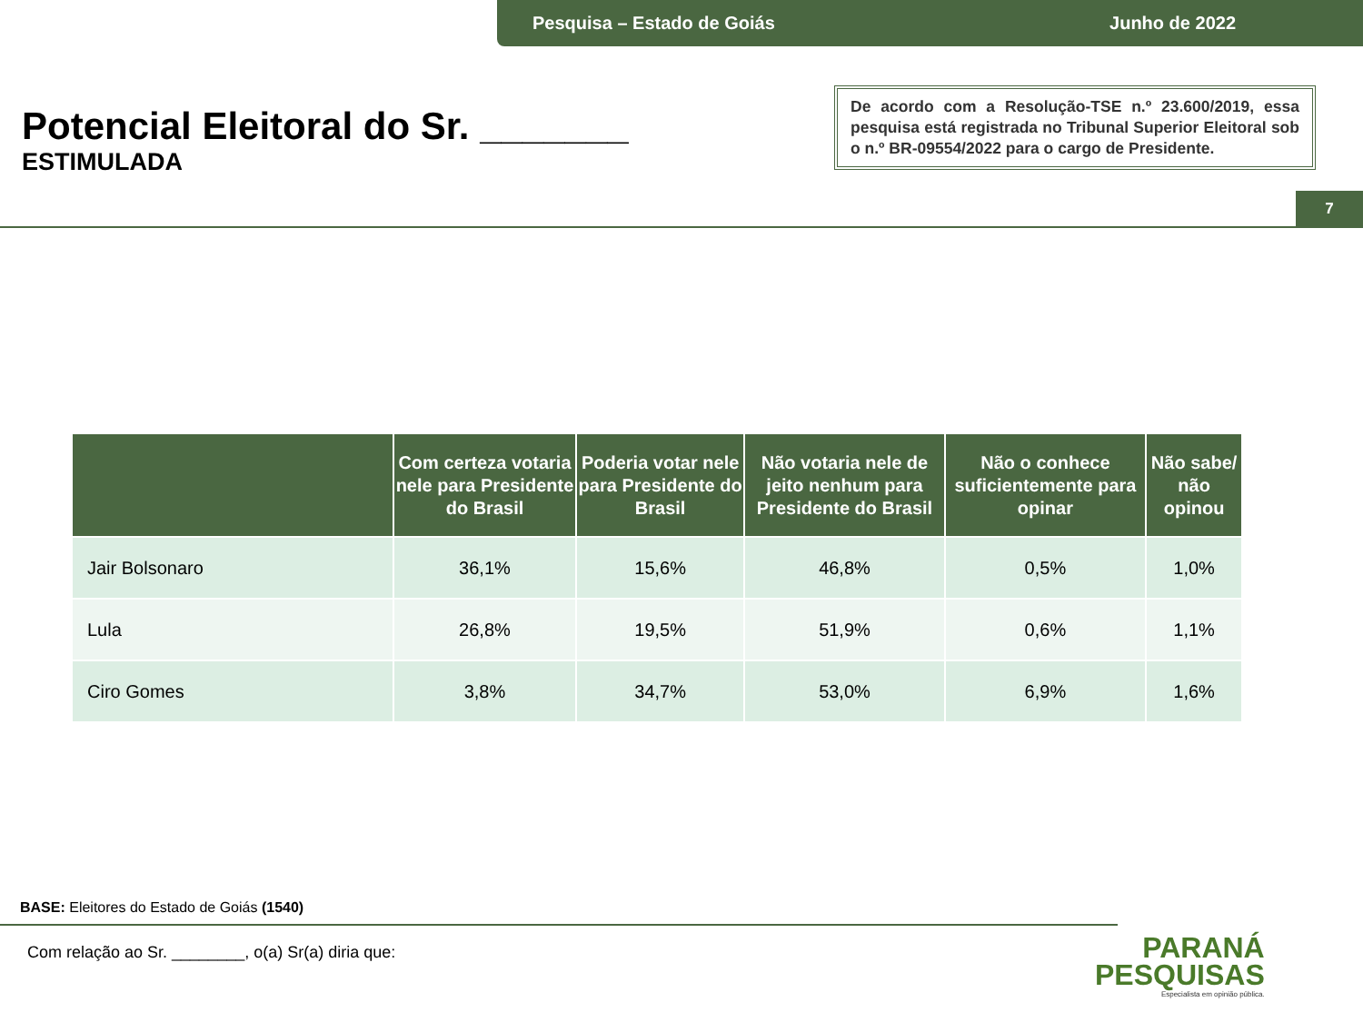Pesquisa – Estado de Goiás Junho de 2022
Potencial Eleitoral do Sr. _______
ESTIMULADA
De acordo com a Resolução-TSE n.º 23.600/2019, essa pesquisa está registrada no Tribunal Superior Eleitoral sob o n.º BR-09554/2022 para o cargo de Presidente.
7
| | Com certeza votaria nele para Presidente do Brasil | Poderia votar nele para Presidente do Brasil | Não votaria nele de jeito nenhum para Presidente do Brasil | Não o conhece suficientemente para opinar | Não sabe/ não opinou |
| --- | --- | --- | --- | --- | --- |
| Jair Bolsonaro | 36,1% | 15,6% | 46,8% | 0,5% | 1,0% |
| Lula | 26,8% | 19,5% | 51,9% | 0,6% | 1,1% |
| Ciro Gomes | 3,8% | 34,7% | 53,0% | 6,9% | 1,6% |
BASE: Eleitores do Estado de Goiás (1540)
Com relação ao Sr. ________, o(a) Sr(a) diria que:
PARANÁ
PESQUISAS
Especialista em opinião pública.